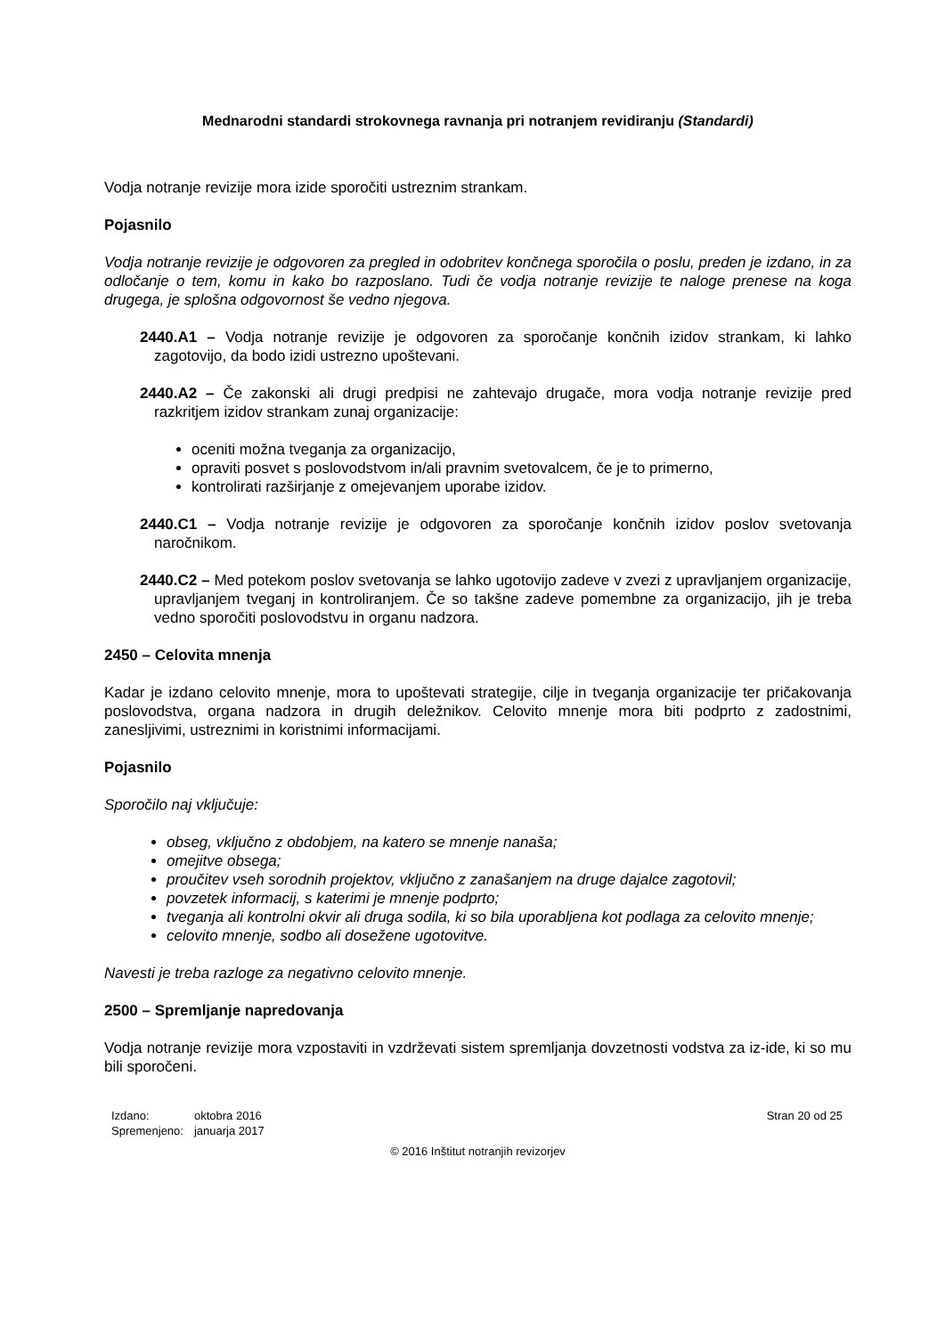Mednarodni standardi strokovnega ravnanja pri notranjem revidiranju (Standardi)
Vodja notranje revizije mora izide sporočiti ustreznim strankam.
Pojasnilo
Vodja notranje revizije je odgovoren za pregled in odobritev končnega sporočila o poslu, preden je izdano, in za odločanje o tem, komu in kako bo razposlano. Tudi če vodja notranje revizije te naloge prenese na koga drugega, je splošna odgovornost še vedno njegova.
2440.A1 – Vodja notranje revizije je odgovoren za sporočanje končnih izidov strankam, ki lahko zagotovijo, da bodo izidi ustrezno upoštevani.
2440.A2 – Če zakonski ali drugi predpisi ne zahtevajo drugače, mora vodja notranje revizije pred razkritjem izidov strankam zunaj organizacije:
oceniti možna tveganja za organizacijo,
opraviti posvet s poslovodstvom in/ali pravnim svetovalcem, če je to primerno,
kontrolirati razširjanje z omejevanjem uporabe izidov.
2440.C1 – Vodja notranje revizije je odgovoren za sporočanje končnih izidov poslov svetovanja naročnikom.
2440.C2 – Med potekom poslov svetovanja se lahko ugotovijo zadeve v zvezi z upravljanjem organizacije, upravljanjem tveganj in kontroliranjem. Če so takšne zadeve pomembne za organizacijo, jih je treba vedno sporočiti poslovodstvu in organu nadzora.
2450 – Celovita mnenja
Kadar je izdano celovito mnenje, mora to upoštevati strategije, cilje in tveganja organizacije ter pričakovanja poslovodstva, organa nadzora in drugih deležnikov. Celovito mnenje mora biti podprto z zadostnimi, zanesljivimi, ustreznimi in koristnimi informacijami.
Pojasnilo
Sporočilo naj vključuje:
obseg, vključno z obdobjem, na katero se mnenje nanaša;
omejitve obsega;
proučitev vseh sorodnih projektov, vključno z zanašanjem na druge dajalce zagotovil;
povzetek informacij, s katerimi je mnenje podprto;
tveganja ali kontrolni okvir ali druga sodila, ki so bila uporabljena kot podlaga za celovito mnenje;
celovito mnenje, sodbo ali dosežene ugotovitve.
Navesti je treba razloge za negativno celovito mnenje.
2500 – Spremljanje napredovanja
Vodja notranje revizije mora vzpostaviti in vzdrževati sistem spremljanja dovzetnosti vodstva za iz-ide, ki so mu bili sporočeni.
| Izdano: | oktobra 2016 |
| Spremenjeno: | januarja 2017 |
Stran 20 od 25
© 2016 Inštitut notranjih revizorjev